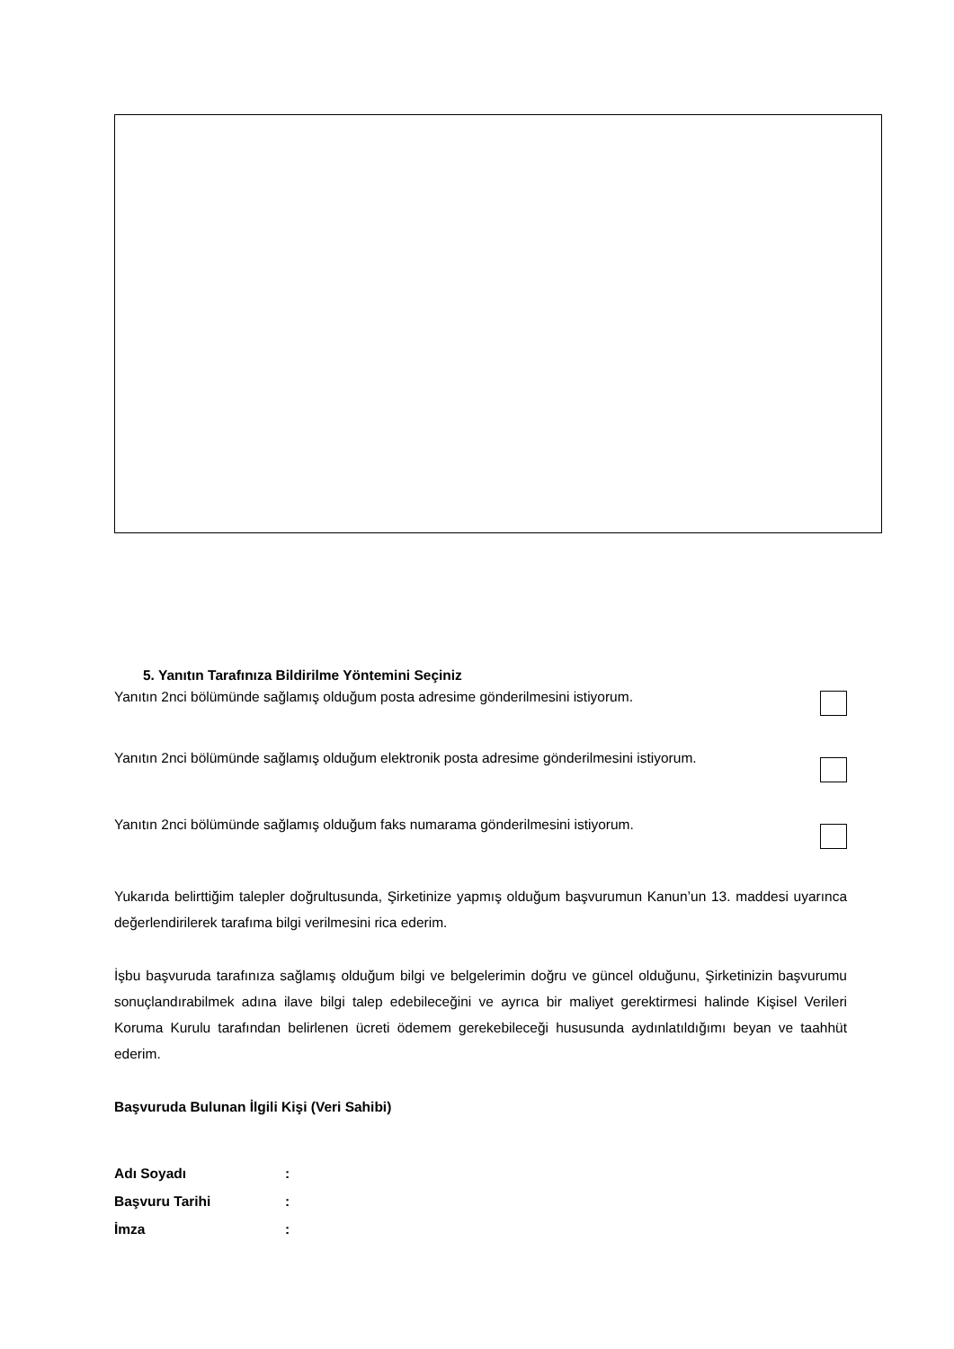5. Yanıtın Tarafınıza Bildirilme Yöntemini Seçiniz
Yanıtın 2nci bölümünde sağlamış olduğum posta adresime gönderilmesini istiyorum.
Yanıtın 2nci bölümünde sağlamış olduğum elektronik posta adresime gönderilmesini istiyorum.
Yanıtın 2nci bölümünde sağlamış olduğum faks numarama gönderilmesini istiyorum.
Yukarıda belirttiğim talepler doğrultusunda, Şirketinize yapmış olduğum başvurumun Kanun’un 13. maddesi uyarınca değerlendirilerek tarafıma bilgi verilmesini rica ederim.
İşbu başvuruda tarafınıza sağlamış olduğum bilgi ve belgelerimin doğru ve güncel olduğunu, Şirketinizin başvurumu sonuçlandırabilmek adına ilave bilgi talep edebileceğini ve ayrıca bir maliyet gerektirmesi halinde Kişisel Verileri Koruma Kurulu tarafından belirlenen ücreti ödemem gerekebileceği hususunda aydınlatıldığımı beyan ve taahhüt ederim.
Başvuruda Bulunan İlgili Kişi (Veri Sahibi)
Adı Soyadı:
Başvuru Tarihi:
İmza: